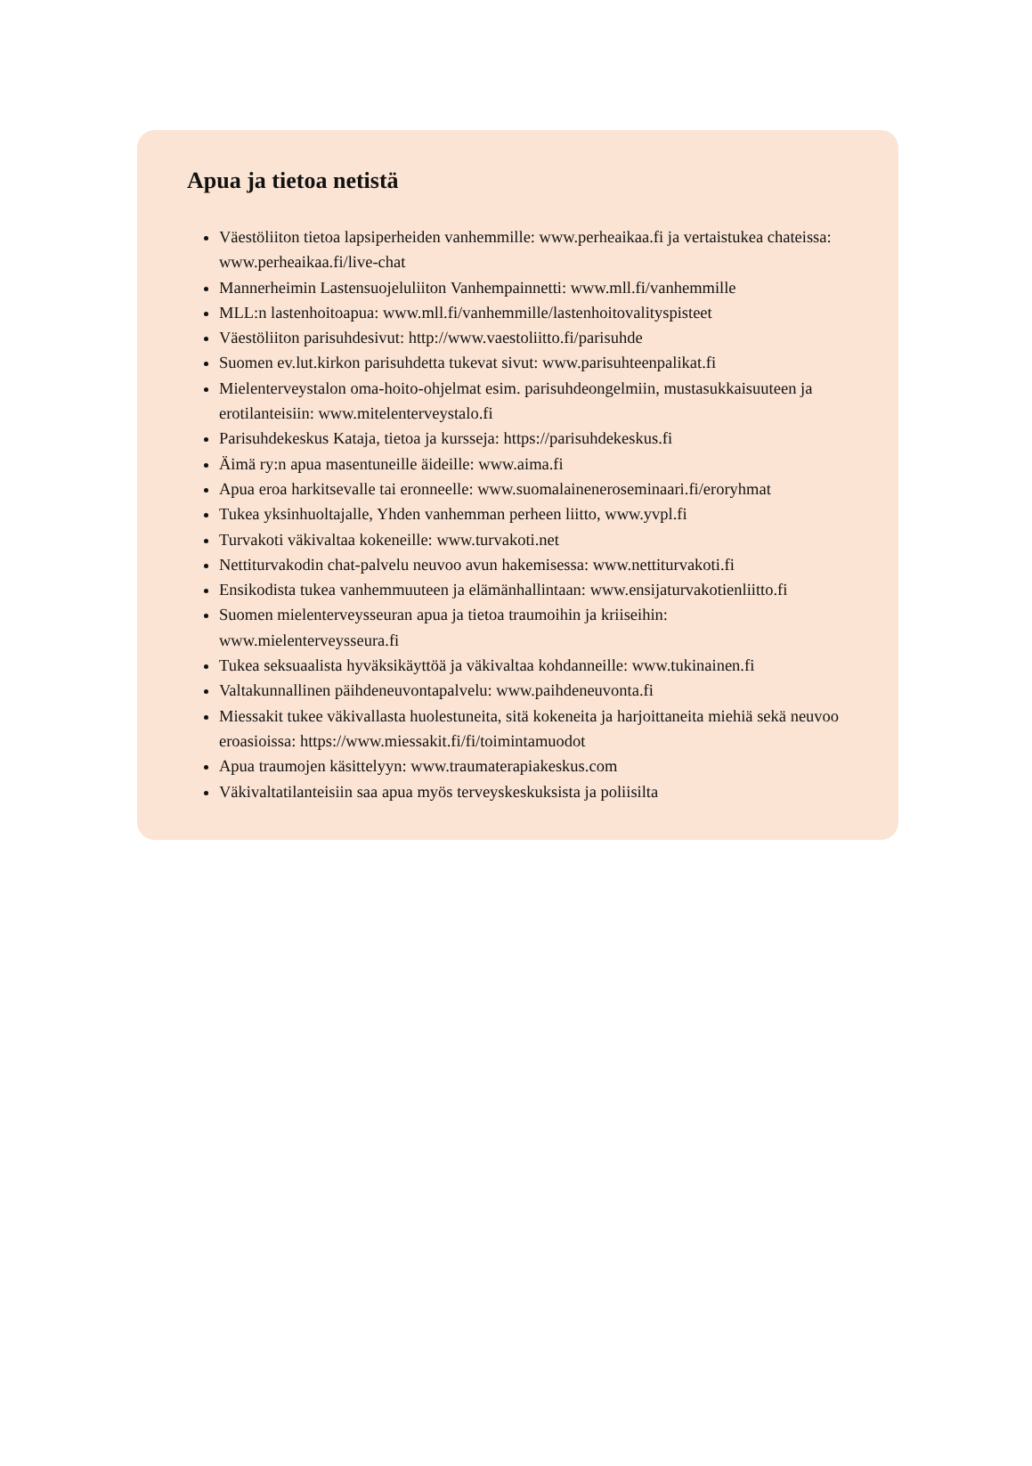Apua ja tietoa netistä
Väestöliiton tietoa lapsiperheiden vanhemmille: www.perheaikaa.fi ja vertaistukea chateissa: www.perheaikaa.fi/live-chat
Mannerheimin Lastensuojeluliiton Vanhempainnetti: www.mll.fi/vanhemmille
MLL:n lastenhoitoapua: www.mll.fi/vanhemmille/lastenhoitovalityspisteet
Väestöliiton parisuhdesivut: http://www.vaestoliitto.fi/parisuhde
Suomen ev.lut.kirkon parisuhdetta tukevat sivut: www.parisuhteenpalikat.fi
Mielenterveystalon oma-hoito-ohjelmat esim. parisuhdeongelmiin, mustasukkaisuuteen ja erotilanteisiin: www.mitelenterveystalo.fi
Parisuhdekeskus Kataja, tietoa ja kursseja: https://parisuhdekeskus.fi
Äimä ry:n apua masentuneille äideille: www.aima.fi
Apua eroa harkitsevalle tai eronneelle: www.suomalaineneroseminaari.fi/eroryhmat
Tukea yksinhuoltajalle, Yhden vanhemman perheen liitto, www.yvpl.fi
Turvakoti väkivaltaa kokeneille: www.turvakoti.net
Nettiturvakodin chat-palvelu neuvoo avun hakemisessa: www.nettiturvakoti.fi
Ensikodista tukea vanhemmuuteen ja elämänhallintaan: www.ensijaturvakotienliitto.fi
Suomen mielenterveysseuran apua ja tietoa traumoihin ja kriiseihin: www.mielenterveysseura.fi
Tukea seksuaalista hyväksikäyttöä ja väkivaltaa kohdanneille: www.tukinainen.fi
Valtakunnallinen päihdeneuvontapalvelu: www.paihdeneuvonta.fi
Miessakit tukee väkivallasta huolestuneita, sitä kokeneita ja harjoittaneita miehiä sekä neuvoo eroasioissa: https://www.miessakit.fi/fi/toimintamuodot
Apua traumojen käsittelyyn: www.traumaterapiakeskus.com
Väkivaltatilanteisiin saa apua myös terveyskeskuksista ja poliisilta